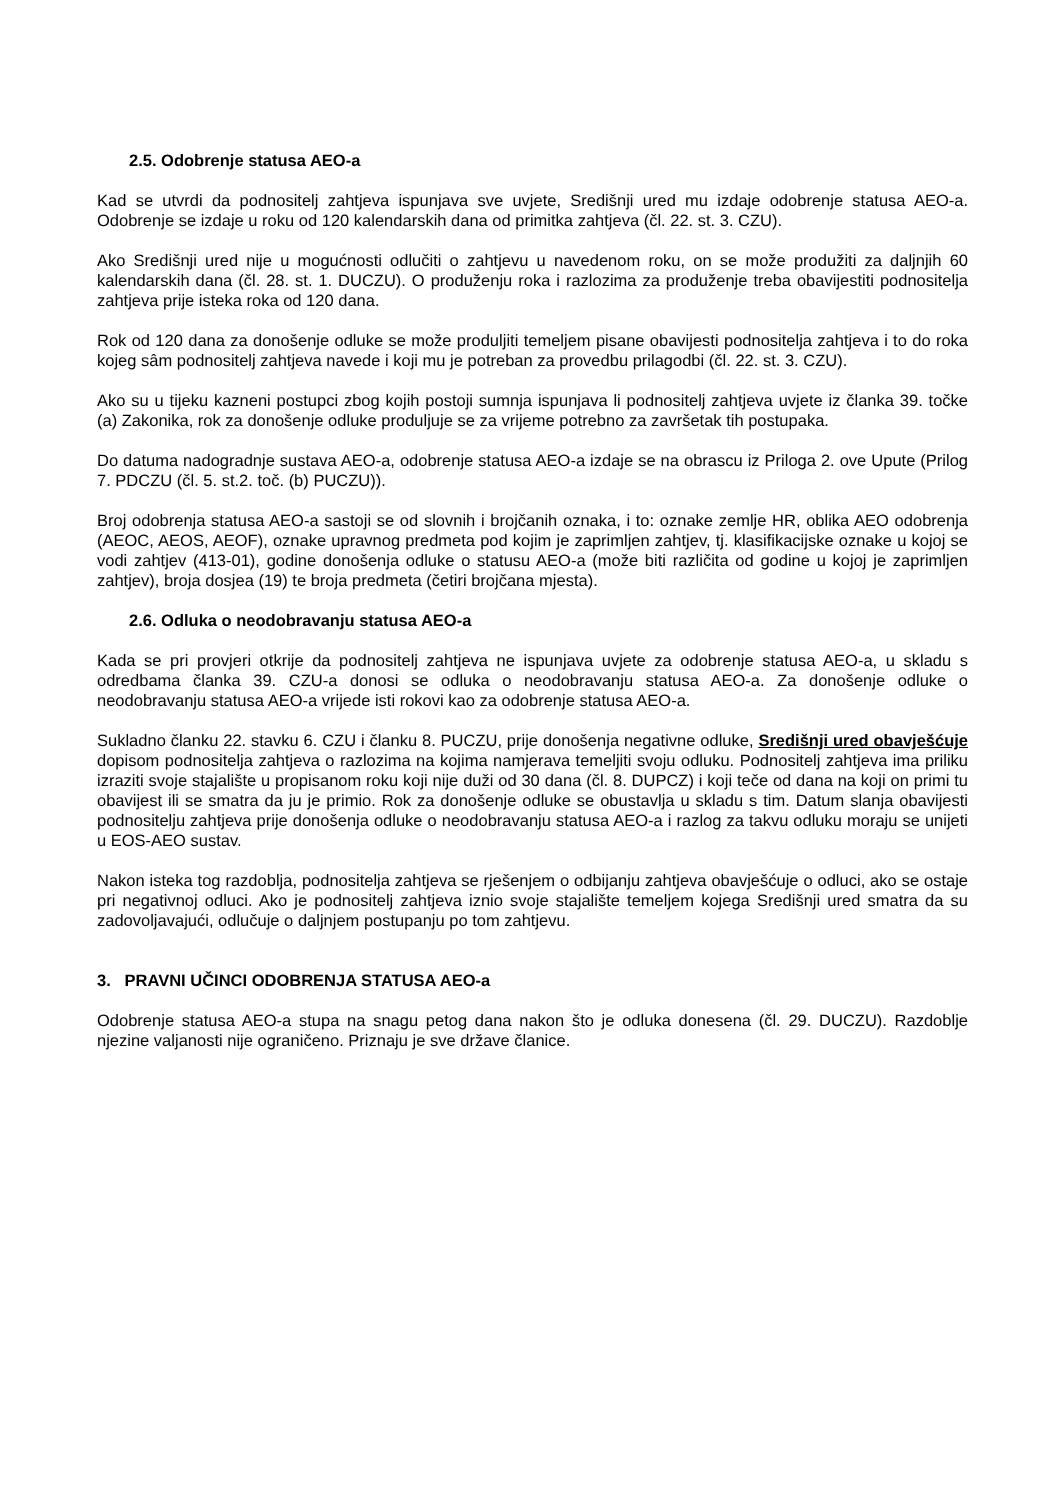2.5. Odobrenje statusa AEO-a
Kad se utvrdi da podnositelj zahtjeva ispunjava sve uvjete, Središnji ured mu izdaje odobrenje statusa AEO-a. Odobrenje se izdaje u roku od 120 kalendarskih dana od primitka zahtjeva (čl. 22. st. 3. CZU).
Ako Središnji ured nije u mogućnosti odlučiti o zahtjevu u navedenom roku, on se može produžiti za daljnjih 60 kalendarskih dana (čl. 28. st. 1. DUCZU). O produženju roka i razlozima za produženje treba obavijestiti podnositelja zahtjeva prije isteka roka od 120 dana.
Rok od 120 dana za donošenje odluke se može produljiti temeljem pisane obavijesti podnositelja zahtjeva i to do roka kojeg sâm podnositelj zahtjeva navede i koji mu je potreban za provedbu prilagodbi (čl. 22. st. 3. CZU).
Ako su u tijeku kazneni postupci zbog kojih postoji sumnja ispunjava li podnositelj zahtjeva uvjete iz članka 39. točke (a) Zakonika, rok za donošenje odluke produljuje se za vrijeme potrebno za završetak tih postupaka.
Do datuma nadogradnje sustava AEO-a, odobrenje statusa AEO-a izdaje se na obrascu iz Priloga 2. ove Upute (Prilog 7. PDCZU (čl. 5. st.2. toč. (b) PUCZU)).
Broj odobrenja statusa AEO-a sastoji se od slovnih i brojčanih oznaka, i to: oznake zemlje HR, oblika AEO odobrenja (AEOC, AEOS, AEOF), oznake upravnog predmeta pod kojim je zaprimljen zahtjev, tj. klasifikacijske oznake u kojoj se vodi zahtjev (413-01), godine donošenja odluke o statusu AEO-a (može biti različita od godine u kojoj je zaprimljen zahtjev), broja dosjea (19) te broja predmeta (četiri brojčana mjesta).
2.6. Odluka o neodobravanju statusa AEO-a
Kada se pri provjeri otkrije da podnositelj zahtjeva ne ispunjava uvjete za odobrenje statusa AEO-a, u skladu s odredbama članka 39. CZU-a donosi se odluka o neodobravanju statusa AEO-a. Za donošenje odluke o neodobravanju statusa AEO-a vrijede isti rokovi kao za odobrenje statusa AEO-a.
Sukladno članku 22. stavku 6. CZU i članku 8. PUCZU, prije donošenja negativne odluke, Središnji ured obavješćuje dopisom podnositelja zahtjeva o razlozima na kojima namjerava temeljiti svoju odluku. Podnositelj zahtjeva ima priliku izraziti svoje stajalište u propisanom roku koji nije duži od 30 dana (čl. 8. DUPCZ) i koji teče od dana na koji on primi tu obavijest ili se smatra da ju je primio. Rok za donošenje odluke se obustavlja u skladu s tim. Datum slanja obavijesti podnositelju zahtjeva prije donošenja odluke o neodobravanju statusa AEO-a i razlog za takvu odluku moraju se unijeti u EOS-AEO sustav.
Nakon isteka tog razdoblja, podnositelja zahtjeva se rješenjem o odbijanju zahtjeva obavješćuje o odluci, ako se ostaje pri negativnoj odluci. Ako je podnositelj zahtjeva iznio svoje stajalište temeljem kojega Središnji ured smatra da su zadovoljavajući, odlučuje o daljnjem postupanju po tom zahtjevu.
3. PRAVNI UČINCI ODOBRENJA STATUSA AEO-a
Odobrenje statusa AEO-a stupa na snagu petog dana nakon što je odluka donesena (čl. 29. DUCZU). Razdoblje njezine valjanosti nije ograničeno. Priznaju je sve države članice.